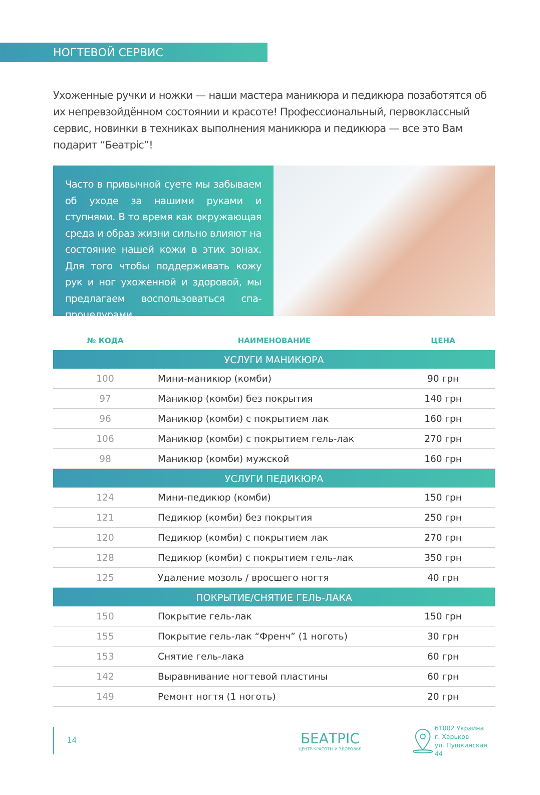НОГТЕВОЙ СЕРВИС
Ухоженные ручки и ножки — наши мастера маникюра и педикюра позаботятся об их непревзойдённом состоянии и красоте! Профессиональный, первоклассный сервис, новинки в техниках выполнения маникюра и педикюра — все это Вам подарит “Беатріс”!
Часто в привычной суете мы забываем об уходе за нашими руками и ступнями. В то время как окружающая среда и образ жизни сильно влияют на состояние нашей кожи в этих зонах. Для того чтобы поддерживать кожу рук и ног ухоженной и здоровой, мы предлагаем воспользоваться спа-процедурами.
| № КОДА | НАИМЕНОВАНИЕ | ЦЕНА |
| --- | --- | --- |
| УСЛУГИ МАНИКЮРА | | |
| 100 | Мини-маникюр (комби) | 90 грн |
| 97 | Маникюр (комби) без покрытия | 140 грн |
| 96 | Маникюр (комби) с покрытием лак | 160 грн |
| 106 | Маникюр (комби) с покрытием гель-лак | 270 грн |
| 98 | Маникюр (комби) мужской | 160 грн |
| УСЛУГИ ПЕДИКЮРА | | |
| 124 | Мини-педикюр (комби) | 150 грн |
| 121 | Педикюр (комби) без покрытия | 250 грн |
| 120 | Педикюр (комби) с покрытием лак | 270 грн |
| 128 | Педикюр (комби) с покрытием гель-лак | 350 грн |
| 125 | Удаление мозоль / вросшего ногтя | 40 грн |
| ПОКРЫТИЕ/СНЯТИЕ ГЕЛЬ-ЛАКА | | |
| 150 | Покрытие гель-лак | 150 грн |
| 155 | Покрытие гель-лак “Френч” (1 ноготь) | 30 грн |
| 153 | Снятие гель-лака | 60 грн |
| 142 | Выравнивание ногтевой пластины | 60 грн |
| 149 | Ремонт ногтя (1 ноготь) | 20 грн |
14
БЕАТРІС
ЦЕНТР КРАСОТЫ И ЗДОРОВЬЯ
61002 Украина
г. Харьков
ул. Пушкинская 44